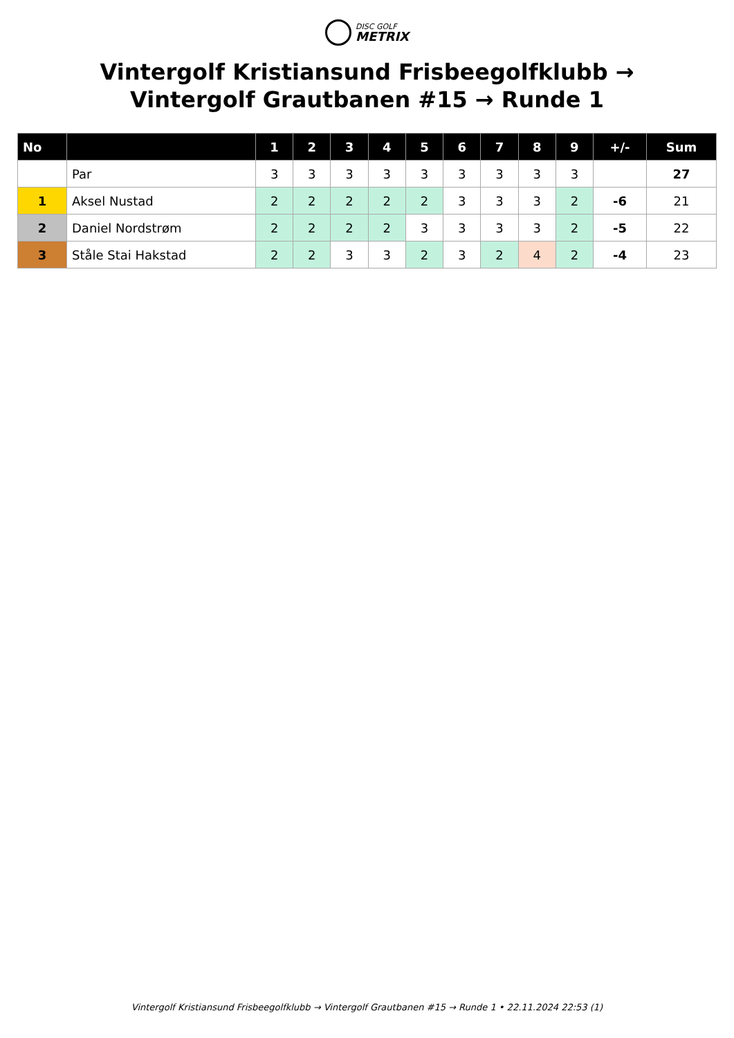DISC GOLF
METRIX
Vintergolf Kristiansund Frisbeegolfklubb → Vintergolf Grautbanen #15 → Runde 1
| No | | 1 | 2 | 3 | 4 | 5 | 6 | 7 | 8 | 9 | +/- | Sum |
| --- | --- | --- | --- | --- | --- | --- | --- | --- | --- | --- | --- | --- |
| | Par | 3 | 3 | 3 | 3 | 3 | 3 | 3 | 3 | 3 | | 27 |
| 1 | Aksel Nustad | 2 | 2 | 2 | 2 | 2 | 3 | 3 | 3 | 2 | -6 | 21 |
| 2 | Daniel Nordstrøm | 2 | 2 | 2 | 2 | 3 | 3 | 3 | 3 | 2 | -5 | 22 |
| 3 | Ståle Stai Hakstad | 2 | 2 | 3 | 3 | 2 | 3 | 2 | 4 | 2 | -4 | 23 |
Vintergolf Kristiansund Frisbeegolfklubb → Vintergolf Grautbanen #15 → Runde 1 • 22.11.2024 22:53 (1)